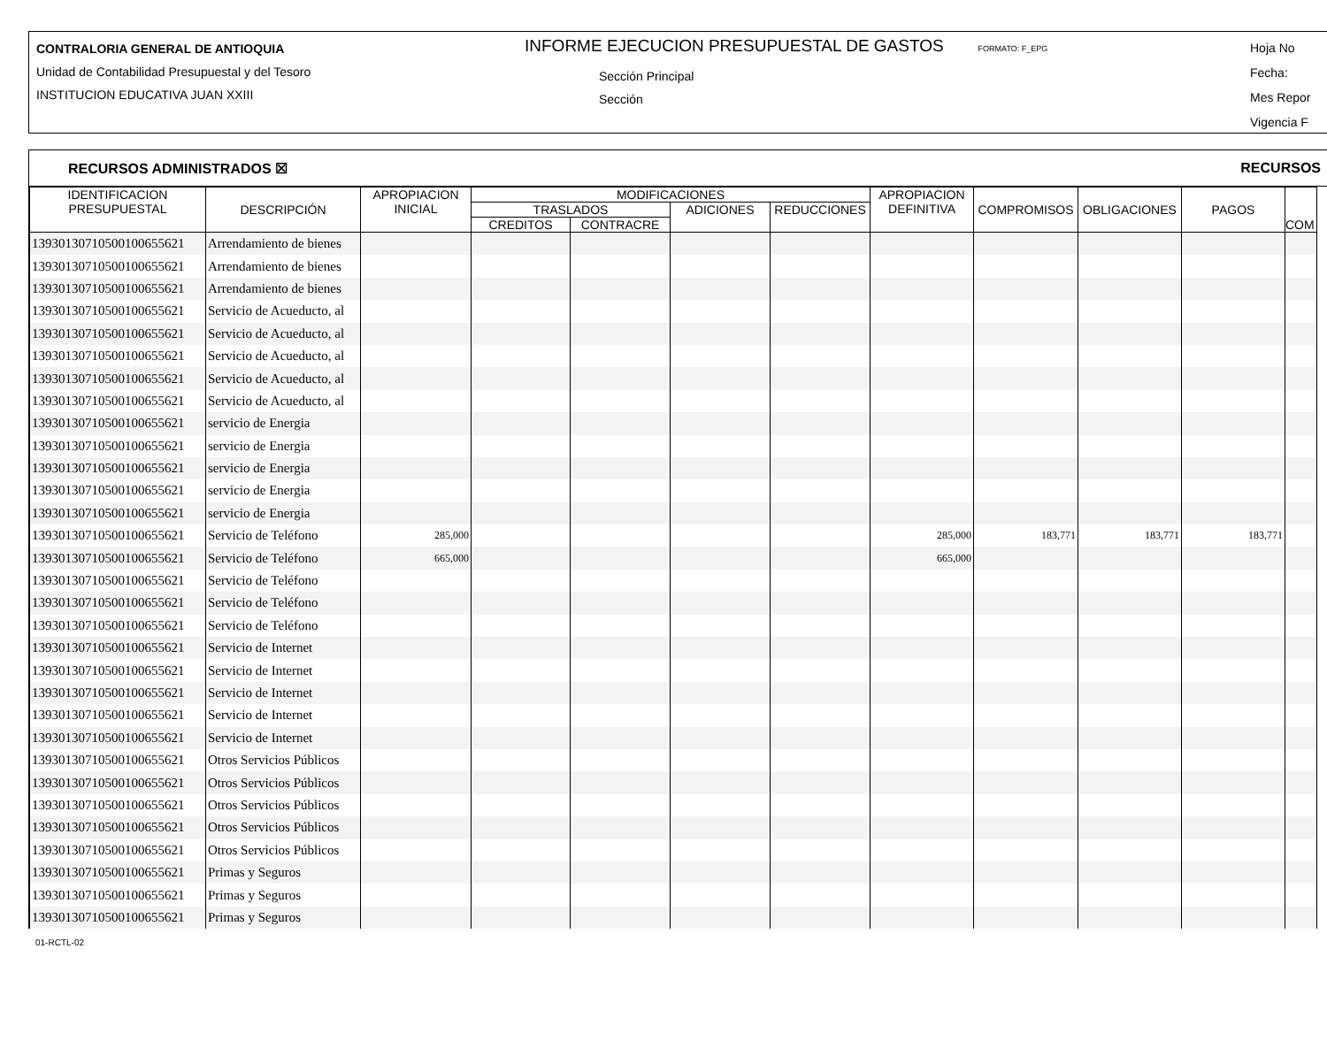CONTRALORIA GENERAL DE ANTIOQUIA
Unidad de Contabilidad Presupuestal y del Tesoro
INSTITUCION EDUCATIVA JUAN XXIII
INFORME EJECUCION PRESUPUESTAL DE GASTOS FORMATO: F_EPG
Sección Principal
Sección
Hoja No
Fecha:
Mes Repor
Vigencia F
RECURSOS ADMINISTRADOS ☒ RECURSOS
| IDENTIFICACION PRESUPUESTAL | DESCRIPCIÓN | APROPIACION INICIAL | MODIFICACIONES | | | | APROPIACION DEFINITIVA | COMPROMISOS | OBLIGACIONES | PAGOS | COM |
| --- | --- | --- | --- | --- | --- | --- | --- | --- | --- | --- | --- |
| | | | TRASLADOS | | ADICIONES | REDUCCIONES | | | | | |
| | | | CREDITOS | CONTRACRE | | | | | | | |
| 13930130710500100655621 | Arrendamiento de bienes | | | | | | | | | | |
| 13930130710500100655621 | Arrendamiento de bienes | | | | | | | | | | |
| 13930130710500100655621 | Arrendamiento de bienes | | | | | | | | | | |
| 13930130710500100655621 | Servicio de Acueducto, al | | | | | | | | | | |
| 13930130710500100655621 | Servicio de Acueducto, al | | | | | | | | | | |
| 13930130710500100655621 | Servicio de Acueducto, al | | | | | | | | | | |
| 13930130710500100655621 | Servicio de Acueducto, al | | | | | | | | | | |
| 13930130710500100655621 | Servicio de Acueducto, al | | | | | | | | | | |
| 13930130710500100655621 | servicio de Energia | | | | | | | | | | |
| 13930130710500100655621 | servicio de Energia | | | | | | | | | | |
| 13930130710500100655621 | servicio de Energia | | | | | | | | | | |
| 13930130710500100655621 | servicio de Energia | | | | | | | | | | |
| 13930130710500100655621 | servicio de Energia | | | | | | | | | | |
| 13930130710500100655621 | Servicio de Teléfono | 285,000 | | | | | 285,000 | 183,771 | 183,771 | 183,771 | |
| 13930130710500100655621 | Servicio de Teléfono | 665,000 | | | | | 665,000 | | | | |
| 13930130710500100655621 | Servicio de Teléfono | | | | | | | | | | |
| 13930130710500100655621 | Servicio de Teléfono | | | | | | | | | | |
| 13930130710500100655621 | Servicio de Teléfono | | | | | | | | | | |
| 13930130710500100655621 | Servicio de Internet | | | | | | | | | | |
| 13930130710500100655621 | Servicio de Internet | | | | | | | | | | |
| 13930130710500100655621 | Servicio de Internet | | | | | | | | | | |
| 13930130710500100655621 | Servicio de Internet | | | | | | | | | | |
| 13930130710500100655621 | Servicio de Internet | | | | | | | | | | |
| 13930130710500100655621 | Otros Servicios Públicos | | | | | | | | | | |
| 13930130710500100655621 | Otros Servicios Públicos | | | | | | | | | | |
| 13930130710500100655621 | Otros Servicios Públicos | | | | | | | | | | |
| 13930130710500100655621 | Otros Servicios Públicos | | | | | | | | | | |
| 13930130710500100655621 | Otros Servicios Públicos | | | | | | | | | | |
| 13930130710500100655621 | Primas y Seguros | | | | | | | | | | |
| 13930130710500100655621 | Primas y Seguros | | | | | | | | | | |
| 13930130710500100655621 | Primas y Seguros | | | | | | | | | | |
01-RCTL-02